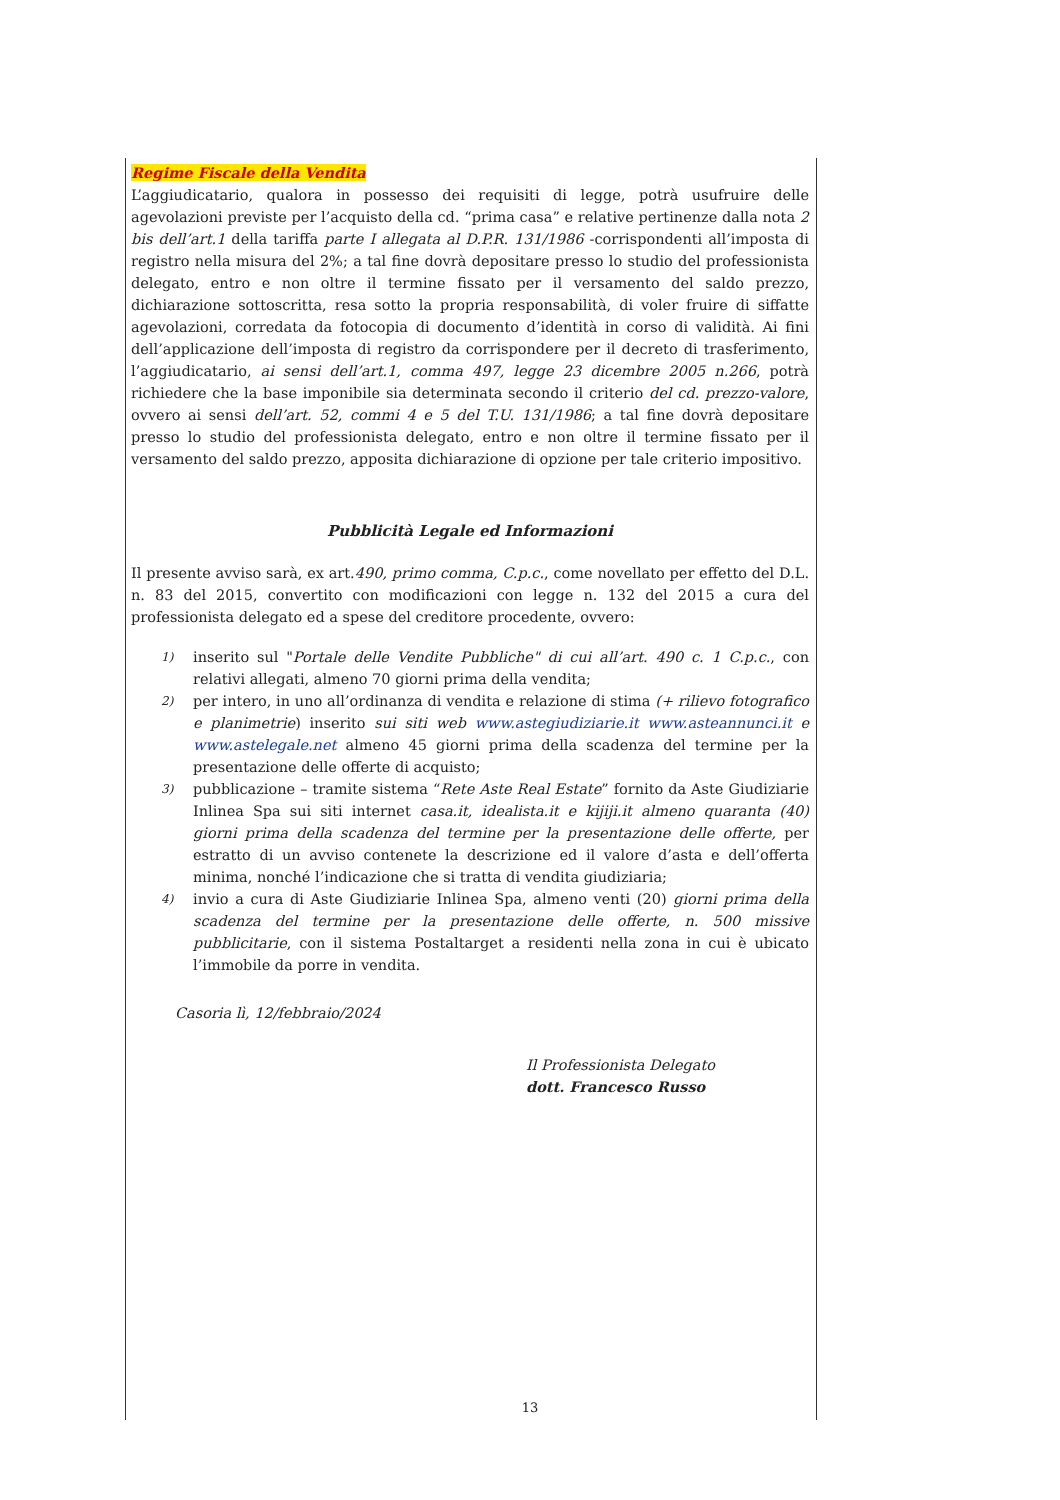Regime Fiscale della Vendita
L’aggiudicatario, qualora in possesso dei requisiti di legge, potrà usufruire delle agevolazioni previste per l’acquisto della cd. “prima casa” e relative pertinenze dalla nota 2 bis dell’art.1 della tariffa parte I allegata al D.P.R. 131/1986 -corrispondenti all’imposta di registro nella misura del 2%; a tal fine dovrà depositare presso lo studio del professionista delegato, entro e non oltre il termine fissato per il versamento del saldo prezzo, dichiarazione sottoscritta, resa sotto la propria responsabilità, di voler fruire di siffatte agevolazioni, corredata da fotocopia di documento d’identità in corso di validità. Ai fini dell’applicazione dell’imposta di registro da corrispondere per il decreto di trasferimento, l’aggiudicatario, ai sensi dell’art.1, comma 497, legge 23 dicembre 2005 n.266, potrà richiedere che la base imponibile sia determinata secondo il criterio del cd. prezzo-valore, ovvero ai sensi dell’art. 52, commi 4 e 5 del T.U. 131/1986; a tal fine dovrà depositare presso lo studio del professionista delegato, entro e non oltre il termine fissato per il versamento del saldo prezzo, apposita dichiarazione di opzione per tale criterio impositivo.
Pubblicità Legale ed Informazioni
Il presente avviso sarà, ex art.490, primo comma, C.p.c., come novellato per effetto del D.L. n. 83 del 2015, convertito con modificazioni con legge n. 132 del 2015 a cura del professionista delegato ed a spese del creditore procedente, ovvero:
1) inserito sul "Portale delle Vendite Pubbliche" di cui all’art. 490 c. 1 C.p.c., con relativi allegati, almeno 70 giorni prima della vendita;
2) per intero, in uno all’ordinanza di vendita e relazione di stima (+ rilievo fotografico e planimetrie) inserito sui siti web www.astegiudiziarie.it www.asteannunci.it e www.astelegale.net almeno 45 giorni prima della scadenza del termine per la presentazione delle offerte di acquisto;
3) pubblicazione – tramite sistema “Rete Aste Real Estate” fornito da Aste Giudiziarie Inlinea Spa sui siti internet casa.it, idealista.it e kijiji.it almeno quaranta (40) giorni prima della scadenza del termine per la presentazione delle offerte, per estratto di un avviso contenete la descrizione ed il valore d’asta e dell’offerta minima, nonché l’indicazione che si tratta di vendita giudiziaria;
4) invio a cura di Aste Giudiziarie Inlinea Spa, almeno venti (20) giorni prima della scadenza del termine per la presentazione delle offerte, n. 500 missive pubblicitarie, con il sistema Postaltarget a residenti nella zona in cui è ubicato l’immobile da porre in vendita.
Casoria lì, 12/febbraio/2024
Il Professionista Delegato
dott. Francesco Russo
13